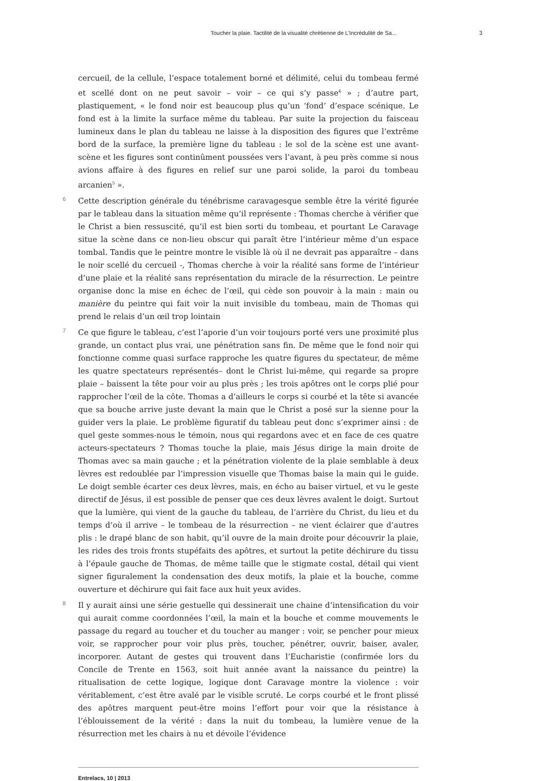Toucher la plaie. Tactilité de la visualité chrétienne de L’Incrédulité de Sa... 3
cercueil, de la cellule, l’espace totalement borné et délimité, celui du tombeau fermé et scellé dont on ne peut savoir – voir – ce qui s’y passe<sup>4</sup> » ; d’autre part, plastiquement, « le fond noir est beaucoup plus qu’un ‘fond’ d’espace scénique. Le fond est à la limite la surface même du tableau. Par suite la projection du faisceau lumineux dans le plan du tableau ne laisse à la disposition des figures que l’extrême bord de la surface, la première ligne du tableau : le sol de la scène est une avant-scène et les figures sont continûment poussées vers l’avant, à peu près comme si nous avions affaire à des figures en relief sur une paroi solide, la paroi du tombeau arcanien<sup>5</sup> ».
6 Cette description générale du ténébrisme caravagesque semble être la vérité figurée par le tableau dans la situation même qu’il représente : Thomas cherche à vérifier que le Christ a bien ressuscité, qu’il est bien sorti du tombeau, et pourtant Le Caravage situe la scène dans ce non-lieu obscur qui paraît être l’intérieur même d’un espace tombal. Tandis que le peintre montre le visible là où il ne devrait pas apparaître – dans le noir scellé du cercueil -, Thomas cherche à voir la réalité sans forme de l’intérieur d’une plaie et la réalité sans représentation du miracle de la résurrection. Le peintre organise donc la mise en échec de l’œil, qui cède son pouvoir à la main : main ou manière du peintre qui fait voir la nuit invisible du tombeau, main de Thomas qui prend le relais d’un œil trop lointain
7 Ce que figure le tableau, c’est l’aporie d’un voir toujours porté vers une proximité plus grande, un contact plus vrai, une pénétration sans fin. De même que le fond noir qui fonctionne comme quasi surface rapproche les quatre figures du spectateur, de même les quatre spectateurs représentés– dont le Christ lui-même, qui regarde sa propre plaie – baissent la tête pour voir au plus près ; les trois apôtres ont le corps plié pour rapprocher l’œil de la côte. Thomas a d’ailleurs le corps si courbé et la tête si avancée que sa bouche arrive juste devant la main que le Christ a posé sur la sienne pour la guider vers la plaie. Le problème figuratif du tableau peut donc s’exprimer ainsi : de quel geste sommes-nous le témoin, nous qui regardons avec et en face de ces quatre acteurs-spectateurs ? Thomas touche la plaie, mais Jésus dirige la main droite de Thomas avec sa main gauche ; et la pénétration violente de la plaie semblable à deux lèvres est redoublée par l’impression visuelle que Thomas baise la main qui le guide. Le doigt semble écarter ces deux lèvres, mais, en écho au baiser virtuel, et vu le geste directif de Jésus, il est possible de penser que ces deux lèvres avalent le doigt. Surtout que la lumière, qui vient de la gauche du tableau, de l’arrière du Christ, du lieu et du temps d’où il arrive – le tombeau de la résurrection – ne vient éclairer que d’autres plis : le drapé blanc de son habit, qu’il ouvre de la main droite pour découvrir la plaie, les rides des trois fronts stupéfaits des apôtres, et surtout la petite déchirure du tissu à l’épaule gauche de Thomas, de même taille que le stigmate costal, détail qui vient signer figuralement la condensation des deux motifs, la plaie et la bouche, comme ouverture et déchirure qui fait face aux huit yeux avides.
8 Il y aurait ainsi une série gestuelle qui dessinerait une chaine d’intensification du voir qui aurait comme coordonnées l’œil, la main et la bouche et comme mouvements le passage du regard au toucher et du toucher au manger : voir, se pencher pour mieux voir, se rapprocher pour voir plus près, toucher, pénétrer, ouvrir, baiser, avaler, incorporer. Autant de gestes qui trouvent dans l’Eucharistie (confirmée lors du Concile de Trente en 1563, soit huit année avant la naissance du peintre) la ritualisation de cette logique, logique dont Caravage montre la violence : voir véritablement, c’est être avalé par le visible scruté. Le corps courbé et le front plissé des apôtres marquent peut-être moins l’effort pour voir que la résistance à l’éblouissement de la vérité : dans la nuit du tombeau, la lumière venue de la résurrection met les chairs à nu et dévoile l’évidence
Entrelacs, 10 | 2013